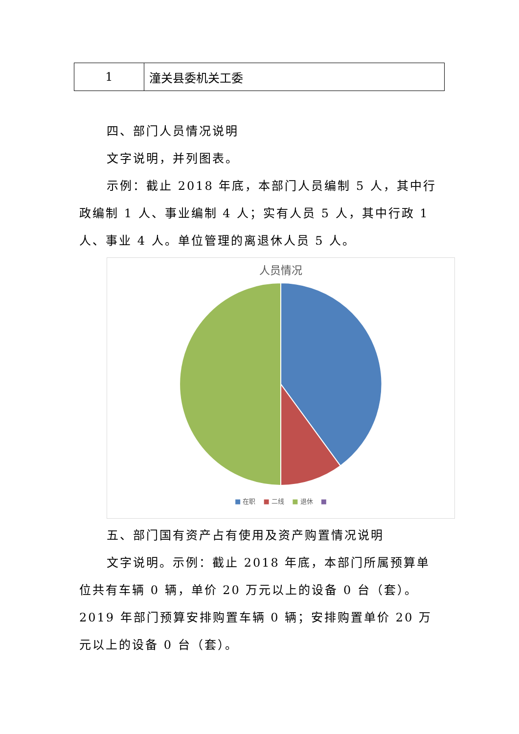| 1 | 潼关县委机关工委 |
四、部门人员情况说明
文字说明，并列图表。
示例：截止 2018 年底，本部门人员编制 5 人，其中行政编制 1 人、事业编制 4 人；实有人员 5 人，其中行政 1 人、事业 4 人。单位管理的离退休人员 5 人。
人员情况
■ 在职 ■ 二线 ■ 退休 ■
五、部门国有资产占有使用及资产购置情况说明
文字说明。示例：截止 2018 年底，本部门所属预算单位共有车辆 0 辆，单价 20 万元以上的设备 0 台（套）。2019 年部门预算安排购置车辆 0 辆；安排购置单价 20 万元以上的设备 0 台（套）。